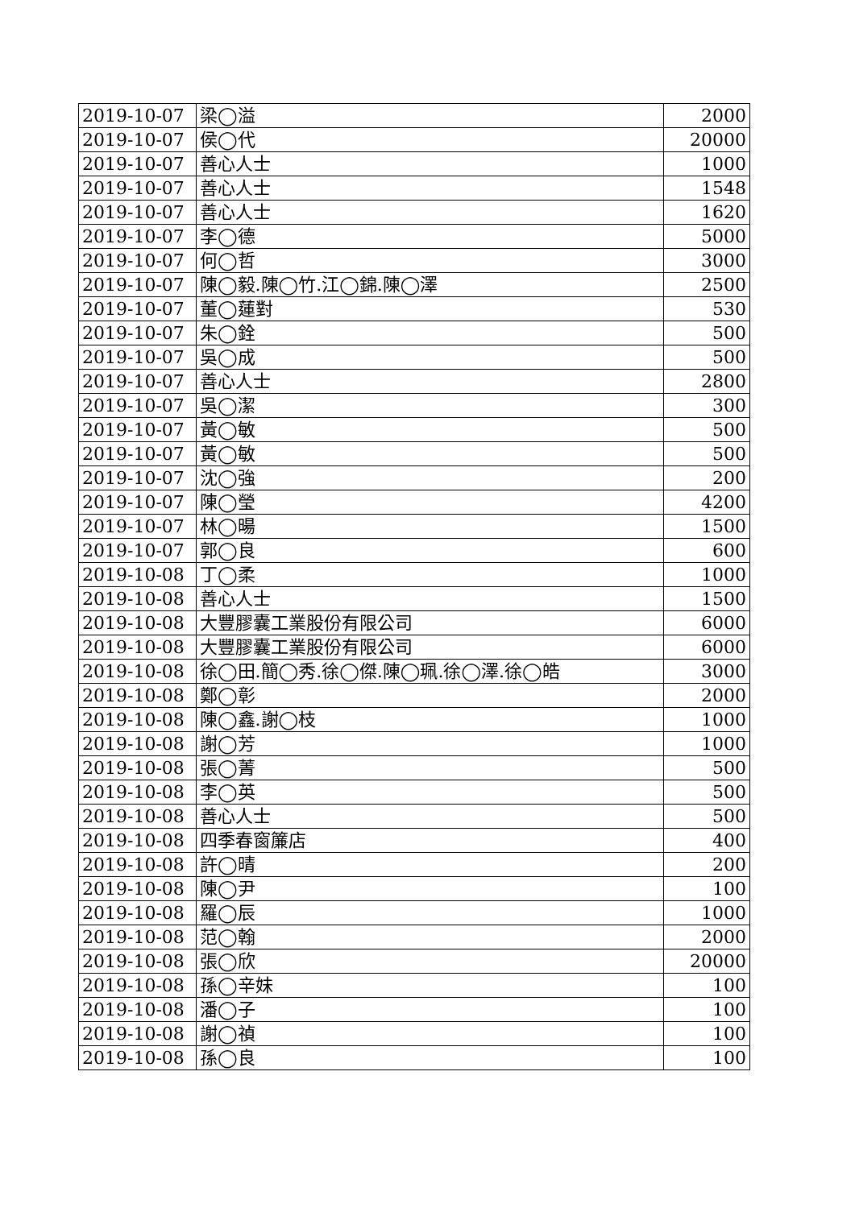| 2019-10-07 | 梁◯溢 | 2000 |
| 2019-10-07 | 侯◯代 | 20000 |
| 2019-10-07 | 善心人士 | 1000 |
| 2019-10-07 | 善心人士 | 1548 |
| 2019-10-07 | 善心人士 | 1620 |
| 2019-10-07 | 李◯德 | 5000 |
| 2019-10-07 | 何◯哲 | 3000 |
| 2019-10-07 | 陳◯毅.陳◯竹.江◯錦.陳◯澤 | 2500 |
| 2019-10-07 | 董◯蓮對 | 530 |
| 2019-10-07 | 朱◯銓 | 500 |
| 2019-10-07 | 吳◯成 | 500 |
| 2019-10-07 | 善心人士 | 2800 |
| 2019-10-07 | 吳◯潔 | 300 |
| 2019-10-07 | 黃◯敏 | 500 |
| 2019-10-07 | 黃◯敏 | 500 |
| 2019-10-07 | 沈◯強 | 200 |
| 2019-10-07 | 陳◯瑩 | 4200 |
| 2019-10-07 | 林◯暘 | 1500 |
| 2019-10-07 | 郭◯良 | 600 |
| 2019-10-08 | 丁◯柔 | 1000 |
| 2019-10-08 | 善心人士 | 1500 |
| 2019-10-08 | 大豐膠囊工業股份有限公司 | 6000 |
| 2019-10-08 | 大豐膠囊工業股份有限公司 | 6000 |
| 2019-10-08 | 徐◯田.簡◯秀.徐◯傑.陳◯珮.徐◯澤.徐◯皓 | 3000 |
| 2019-10-08 | 鄭◯彰 | 2000 |
| 2019-10-08 | 陳◯鑫.謝◯枝 | 1000 |
| 2019-10-08 | 謝◯芳 | 1000 |
| 2019-10-08 | 張◯菁 | 500 |
| 2019-10-08 | 李◯英 | 500 |
| 2019-10-08 | 善心人士 | 500 |
| 2019-10-08 | 四季春窗簾店 | 400 |
| 2019-10-08 | 許◯晴 | 200 |
| 2019-10-08 | 陳◯尹 | 100 |
| 2019-10-08 | 羅◯辰 | 1000 |
| 2019-10-08 | 范◯翰 | 2000 |
| 2019-10-08 | 張◯欣 | 20000 |
| 2019-10-08 | 孫◯辛妹 | 100 |
| 2019-10-08 | 潘◯子 | 100 |
| 2019-10-08 | 謝◯禎 | 100 |
| 2019-10-08 | 孫◯良 | 100 |